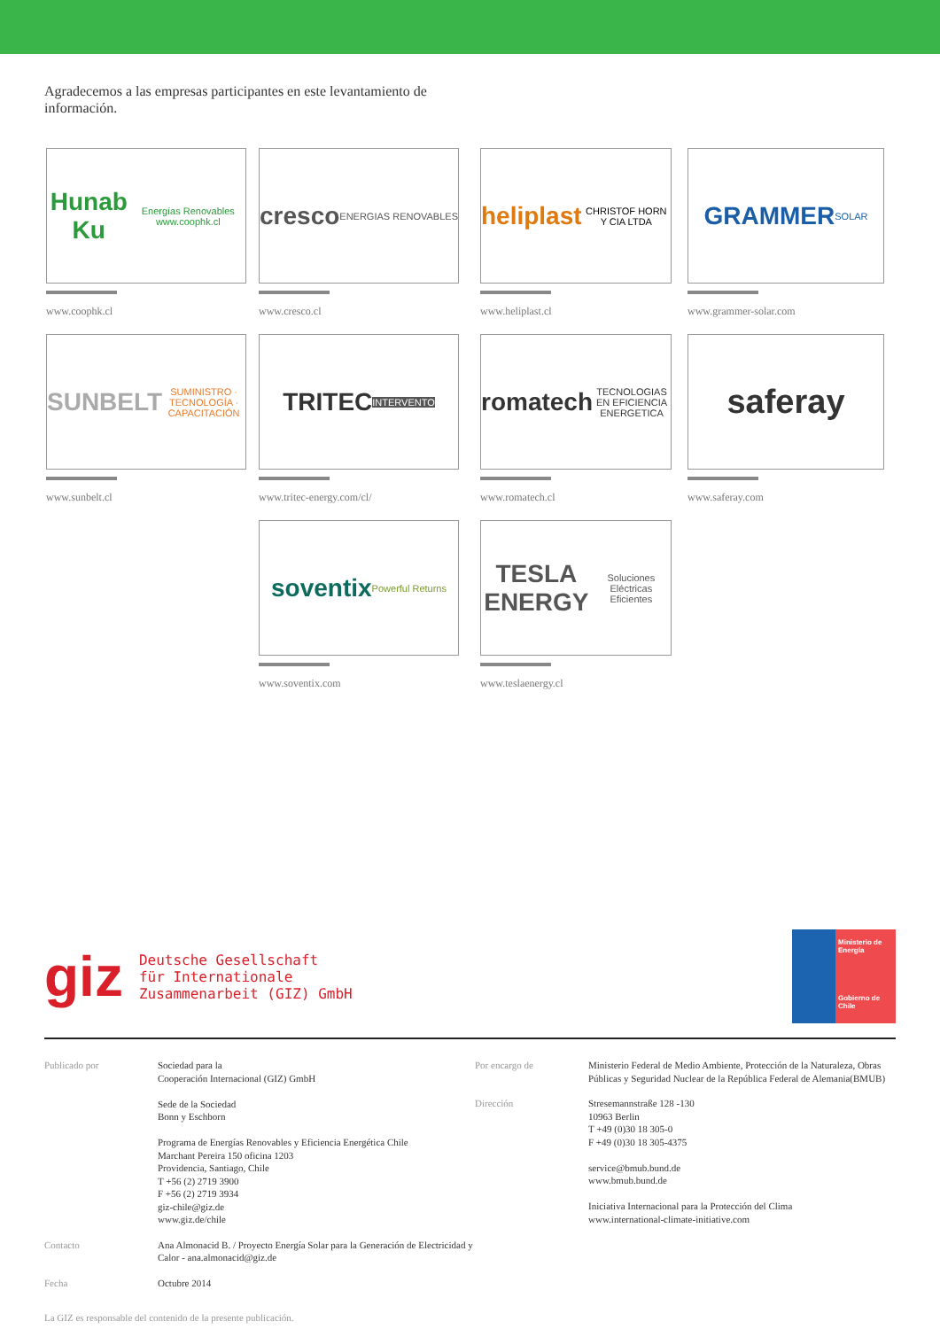Agradecemos a las empresas participantes en este levantamiento de información.
Hunab Ku Energías Renovables www.coophk.cl
www.coophk.cl
cresco ENERGIAS RENOVABLES
www.cresco.cl
heliplast CHRISTOF HORN Y CIA LTDA
www.heliplast.cl
GRAMMER SOLAR
www.grammer-solar.com
SUNBELT SUMINISTRO · TECNOLOGÍA · CAPACITACIÓN
www.sunbelt.cl
TRITEC INTERVENTO
www.tritec-energy.com/cl/
romatech TECNOLOGIAS EN EFICIENCIA ENERGETICA
www.romatech.cl
saferay
www.saferay.com
soventix Powerful Returns
www.soventix.com
TESLA ENERGY Soluciones Eléctricas Eficientes
www.teslaenergy.cl
giz
Deutsche Gesellschaft
für Internationale
Zusammenarbeit (GIZ) GmbH
Ministerio de
Energía
Gobierno de Chile
Publicado por Sociedad para la
Cooperación Internacional (GIZ) GmbH
Sede de la Sociedad
Bonn y Eschborn
Programa de Energías Renovables y Eficiencia Energética Chile
Marchant Pereira 150 oficina 1203
Providencia, Santiago, Chile
T +56 (2) 2719 3900
F +56 (2) 2719 3934
giz-chile@giz.de
www.giz.de/chile Contacto Ana Almonacid B. / Proyecto Energía Solar para la Generación de Electricidad y Calor - ana.almonacid@giz.de Fecha Octubre 2014
Por encargo de Ministerio Federal de Medio Ambiente, Protección de la Naturaleza, Obras Públicas y Seguridad Nuclear de la República Federal de Alemania(BMUB) Dirección Stresemannstraße 128 -130
10963 Berlin
T +49 (0)30 18 305-0
F +49 (0)30 18 305-4375
service@bmub.bund.de
www.bmub.bund.de
Iniciativa Internacional para la Protección del Clima
www.international-climate-initiative.com
La GIZ es responsable del contenido de la presente publicación.